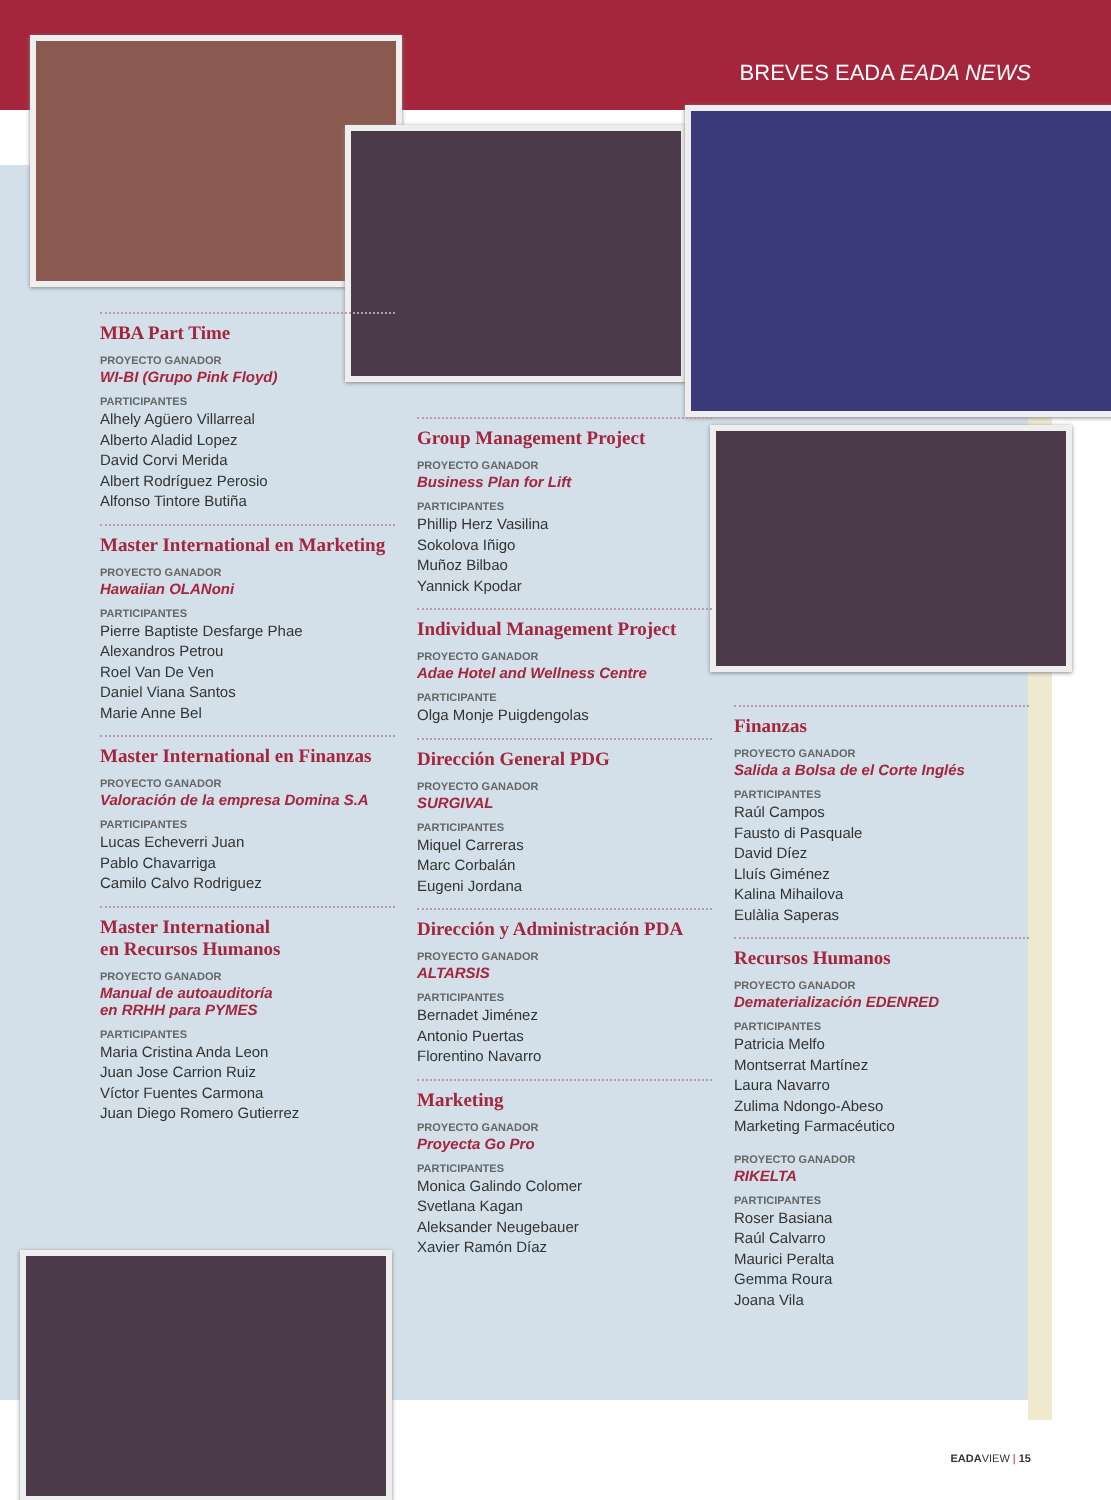BREVES EADA EADA NEWS
MBA Part Time
PROYECTO GANADOR
WI-BI (Grupo Pink Floyd)
PARTICIPANTES
Alhely Agüero Villarreal
Alberto Aladid Lopez
David Corvi Merida
Albert Rodríguez Perosio
Alfonso Tintore Butiña
Master International en Marketing
PROYECTO GANADOR
Hawaiian OLANoni
PARTICIPANTES
Pierre Baptiste Desfarge Phae
Alexandros Petrou
Roel Van De Ven
Daniel Viana Santos
Marie Anne Bel
Master International en Finanzas
PROYECTO GANADOR
Valoración de la empresa Domina S.A
PARTICIPANTES
Lucas Echeverri Juan
Pablo Chavarriga
Camilo Calvo Rodriguez
Master International
en Recursos Humanos
PROYECTO GANADOR
Manual de autoauditoría
en RRHH para PYMES
PARTICIPANTES
Maria Cristina Anda Leon
Juan Jose Carrion Ruiz
Víctor Fuentes Carmona
Juan Diego Romero Gutierrez
Group Management Project
PROYECTO GANADOR
Business Plan for Lift
PARTICIPANTES
Phillip Herz Vasilina
Sokolova Iñigo
Muñoz Bilbao
Yannick Kpodar
Individual Management Project
PROYECTO GANADOR
Adae Hotel and Wellness Centre
PARTICIPANTE
Olga Monje Puigdengolas
Dirección General PDG
PROYECTO GANADOR
SURGIVAL
PARTICIPANTES
Miquel Carreras
Marc Corbalán
Eugeni Jordana
Dirección y Administración PDA
PROYECTO GANADOR
ALTARSIS
PARTICIPANTES
Bernadet Jiménez
Antonio Puertas
Florentino Navarro
Marketing
PROYECTO GANADOR
Proyecta Go Pro
PARTICIPANTES
Monica Galindo Colomer
Svetlana Kagan
Aleksander Neugebauer
Xavier Ramón Díaz
Finanzas
PROYECTO GANADOR
Salida a Bolsa de el Corte Inglés
PARTICIPANTES
Raúl Campos
Fausto di Pasquale
David Díez
Lluís Giménez
Kalina Mihailova
Eulàlia Saperas
Recursos Humanos
PROYECTO GANADOR
Dematerialización EDENRED
PARTICIPANTES
Patricia Melfo
Montserrat Martínez
Laura Navarro
Zulima Ndongo-Abeso
Marketing Farmacéutico
PROYECTO GANADOR
RIKELTA
PARTICIPANTES
Roser Basiana
Raúl Calvarro
Maurici Peralta
Gemma Roura
Joana Vila
EADAVIEW | 15